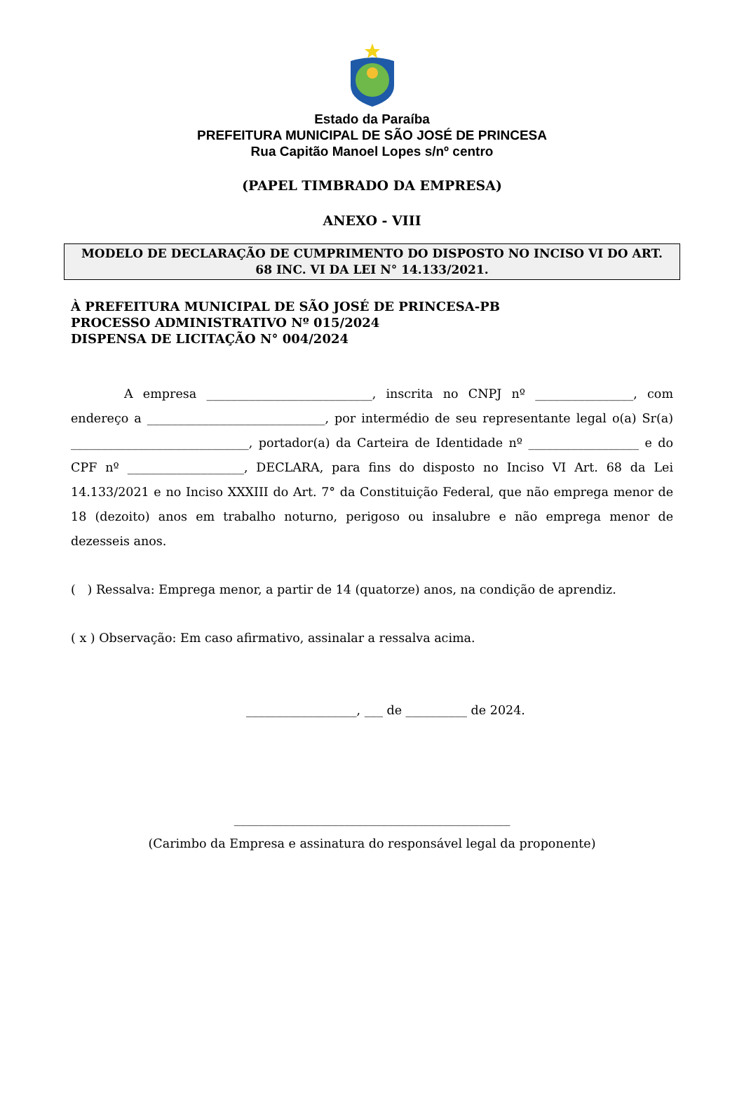Estado da Paraíba
PREFEITURA MUNICIPAL DE SÃO JOSÉ DE PRINCESA
Rua Capitão Manoel Lopes s/nº centro
(PAPEL TIMBRADO DA EMPRESA)
ANEXO - VIII
MODELO DE DECLARAÇÃO DE CUMPRIMENTO DO DISPOSTO NO INCISO VI DO ART. 68 INC. VI DA LEI N° 14.133/2021.
À PREFEITURA MUNICIPAL DE SÃO JOSÉ DE PRINCESA-PB
PROCESSO ADMINISTRATIVO Nº 015/2024
DISPENSA DE LICITAÇÃO N° 004/2024
A empresa ___________________________, inscrita no CNPJ nº ________________, com endereço a _____________________________, por intermédio de seu representante legal o(a) Sr(a) _____________________________, portador(a) da Carteira de Identidade nº __________________ e do CPF nº ___________________, DECLARA, para fins do disposto no Inciso VI Art. 68 da Lei 14.133/2021 e no Inciso XXXIII do Art. 7° da Constituição Federal, que não emprega menor de 18 (dezoito) anos em trabalho noturno, perigoso ou insalubre e não emprega menor de dezesseis anos.
( ) Ressalva: Emprega menor, a partir de 14 (quatorze) anos, na condição de aprendiz.
( x ) Observação: Em caso afirmativo, assinalar a ressalva acima.
__________________, ___ de __________ de 2024.
_____________________________________________
(Carimbo da Empresa e assinatura do responsável legal da proponente)